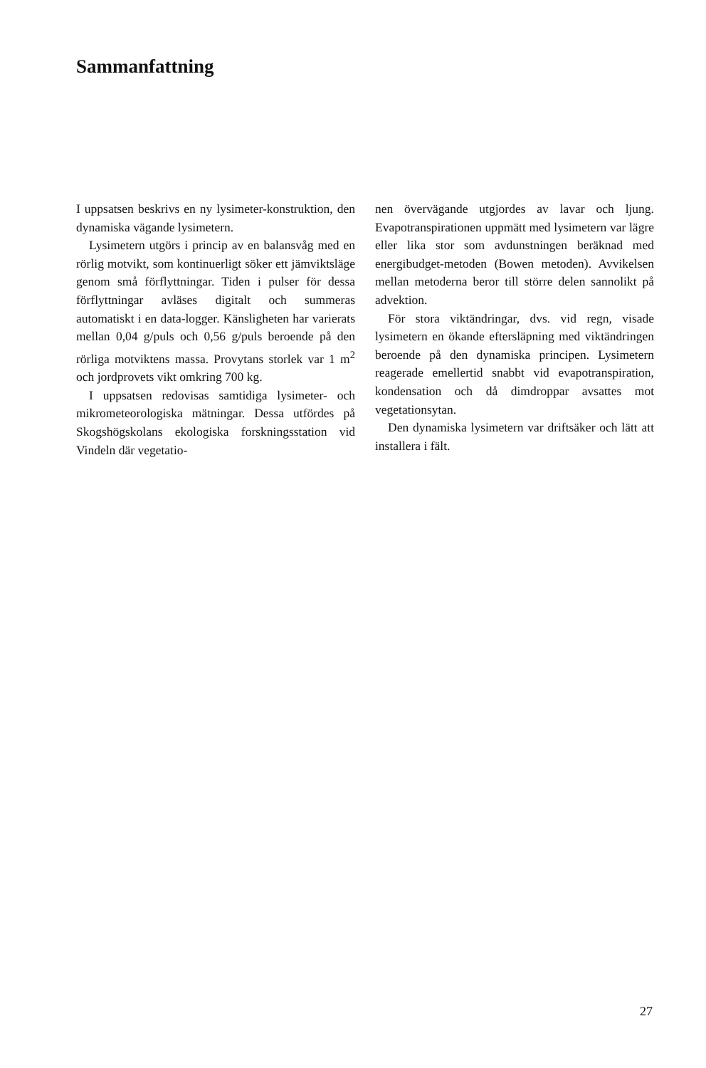Sammanfattning
I uppsatsen beskrivs en ny lysimeter-konstruktion, den dynamiska vägande lysimetern.
Lysimetern utgörs i princip av en balansvåg med en rörlig motvikt, som kontinuerligt söker ett jämviktsläge genom små förflyttningar. Tiden i pulser för dessa förflyttningar avläses digitalt och summeras automatiskt i en data-logger. Känsligheten har varierats mellan 0,04 g/puls och 0,56 g/puls beroende på den rörliga motviktens massa. Provytans storlek var 1 m<sup>2</sup> och jordprovets vikt omkring 700 kg.
I uppsatsen redovisas samtidiga lysimeter- och mikrometeorologiska mätningar. Dessa utfördes på Skogshögskolans ekologiska forskningsstation vid Vindeln där vegetatio-
nen övervägande utgjordes av lavar och ljung. Evapotranspirationen uppmätt med lysimetern var lägre eller lika stor som avdunstningen beräknad med energibudget-metoden (Bowen metoden). Avvikelsen mellan metoderna beror till större delen sannolikt på advektion.
För stora viktändringar, dvs. vid regn, visade lysimetern en ökande eftersläpning med viktändringen beroende på den dynamiska principen. Lysimetern reagerade emellertid snabbt vid evapotranspiration, kondensation och då dimdroppar avsattes mot vegetationsytan.
Den dynamiska lysimetern var driftsäker och lätt att installera i fält.
27